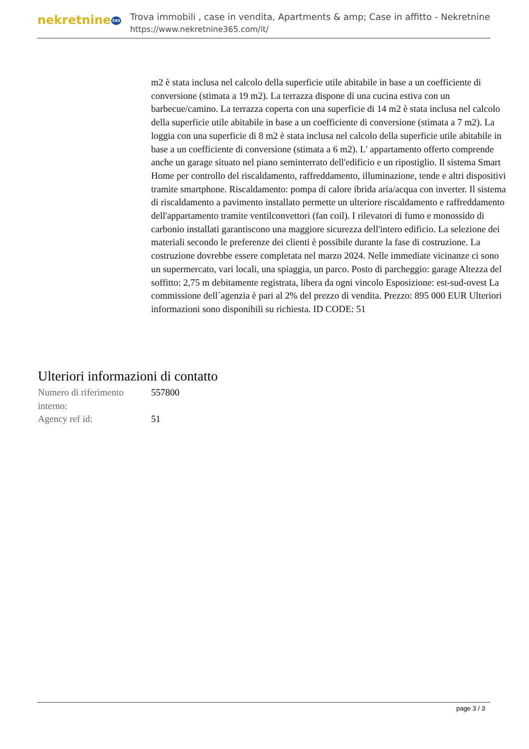nekretnine365
Trova immobili , case in vendita, Apartments & amp; Case in affitto - Nekretnine
https://www.nekretnine365.com/it/
m2 è stata inclusa nel calcolo della superficie utile abitabile in base a un coefficiente di conversione (stimata a 19 m2). La terrazza dispone di una cucina estiva con un barbecue/camino. La terrazza coperta con una superficie di 14 m2 è stata inclusa nel calcolo della superficie utile abitabile in base a un coefficiente di conversione (stimata a 7 m2). La loggia con una superficie di 8 m2 è stata inclusa nel calcolo della superficie utile abitabile in base a un coefficiente di conversione (stimata a 6 m2). L' appartamento offerto comprende anche un garage situato nel piano seminterrato dell'edificio e un ripostiglio. Il sistema Smart Home per controllo del riscaldamento, raffreddamento, illuminazione, tende e altri dispositivi tramite smartphone. Riscaldamento: pompa di calore ibrida aria/acqua con inverter. Il sistema di riscaldamento a pavimento installato permette un ulteriore riscaldamento e raffreddamento dell'appartamento tramite ventilconvettori (fan coil). I rilevatori di fumo e monossido di carbonio installati garantiscono una maggiore sicurezza dell'intero edificio. La selezione dei materiali secondo le preferenze dei clienti è possibile durante la fase di costruzione. La costruzione dovrebbe essere completata nel marzo 2024. Nelle immediate vicinanze ci sono un supermercato, vari locali, una spiaggia, un parco. Posto di parcheggio: garage Altezza del soffitto: 2,75 m debitamente registrata, libera da ogni vincolo Esposizione: est-sud-ovest La commissione dell´agenzia è pari al 2% del prezzo di vendita. Prezzo: 895 000 EUR Ulteriori informazioni sono disponibili su richiesta. ID CODE: 51
Ulteriori informazioni di contatto
| Numero di riferimento interno: | 557800 |
| Agency ref id: | 51 |
page 3 / 3